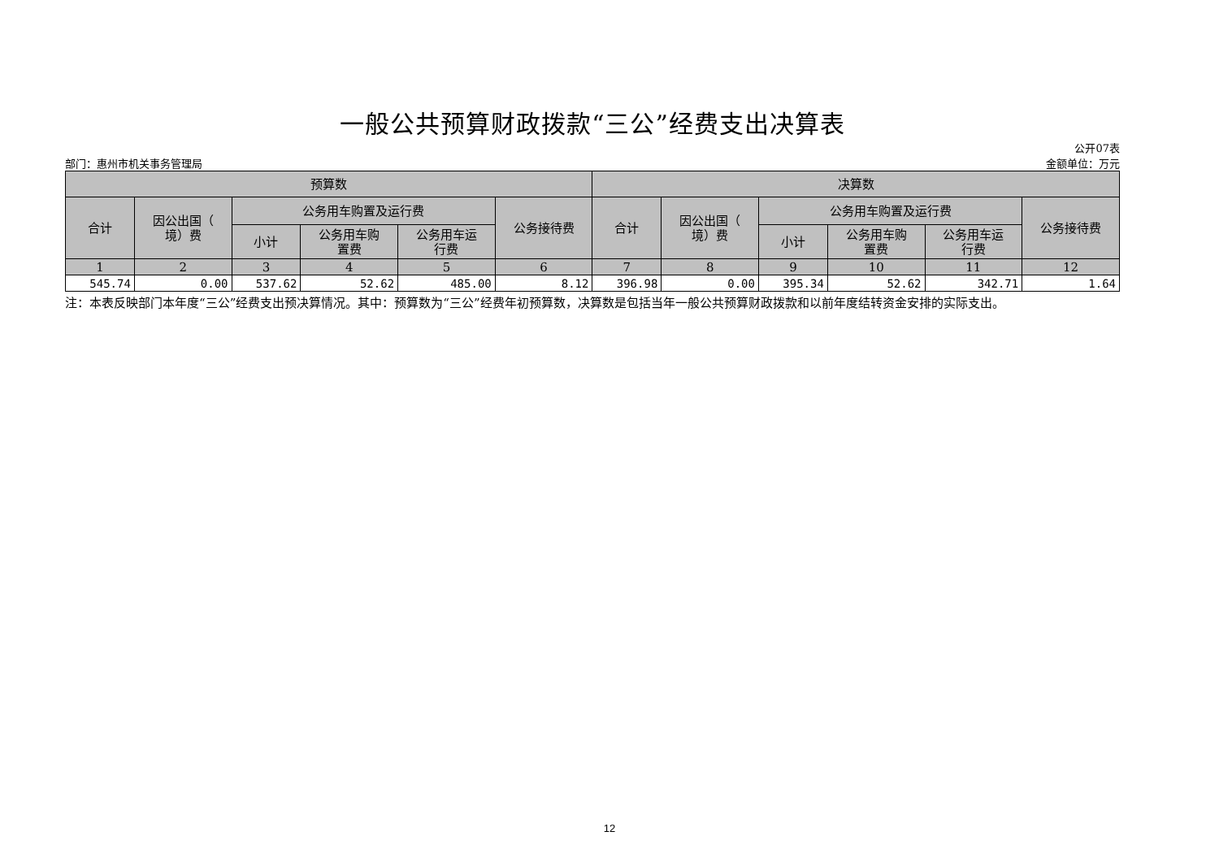一般公共预算财政拨款“三公”经费支出决算表
部门：惠州市机关事务管理局 公开07表
金额单位：万元
| 预算数 | | | | | | 决算数 | | | | | |
| --- | --- | --- | --- | --- | --- | --- | --- | --- | --- | --- | --- |
| 合计 | 因公出国（ 境）费 | 公务用车购置及运行费 | | | 公务接待费 | 合计 | 因公出国（ 境）费 | 公务用车购置及运行费 | | | 公务接待费 |
| | | 小计 | 公务用车购 置费 | 公务用车运 行费 | | | | 小计 | 公务用车购 置费 | 公务用车运 行费 | |
| 1 | 2 | 3 | 4 | 5 | 6 | 7 | 8 | 9 | 10 | 11 | 12 |
| 545.74 | 0.00 | 537.62 | 52.62 | 485.00 | 8.12 | 396.98 | 0.00 | 395.34 | 52.62 | 342.71 | 1.64 |
注：本表反映部门本年度“三公”经费支出预决算情况。其中：预算数为“三公”经费年初预算数，决算数是包括当年一般公共预算财政拨款和以前年度结转资金安排的实际支出。
12